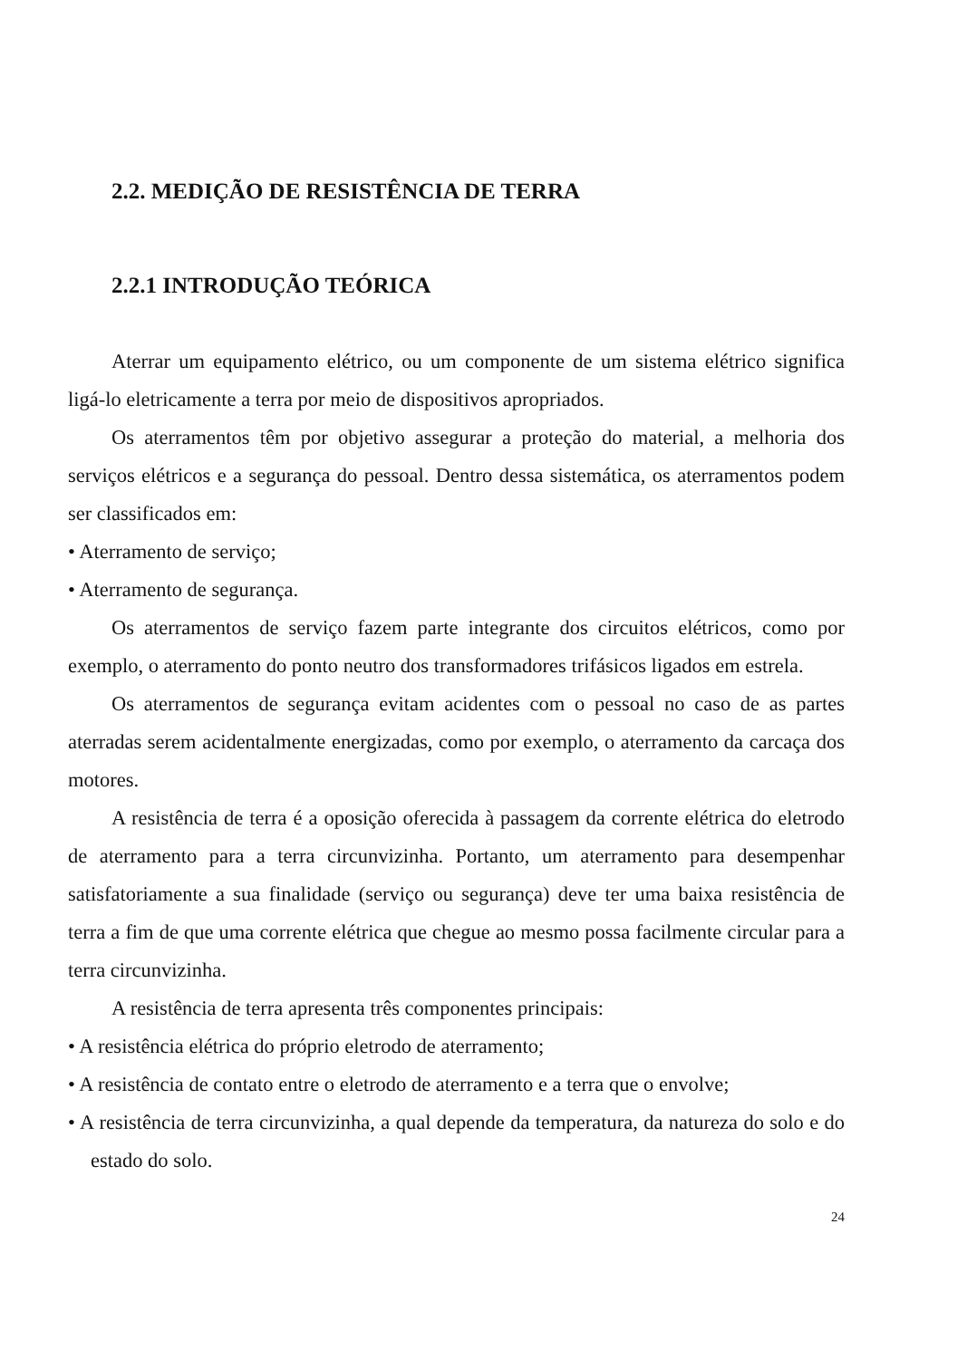2.2. MEDIÇÃO DE RESISTÊNCIA DE TERRA
2.2.1 INTRODUÇÃO TEÓRICA
Aterrar um equipamento elétrico, ou um componente de um sistema elétrico significa ligá-lo eletricamente a terra por meio de dispositivos apropriados.
Os aterramentos têm por objetivo assegurar a proteção do material, a melhoria dos serviços elétricos e a segurança do pessoal. Dentro dessa sistemática, os aterramentos podem ser classificados em:
• Aterramento de serviço;
• Aterramento de segurança.
Os aterramentos de serviço fazem parte integrante dos circuitos elétricos, como por exemplo, o aterramento do ponto neutro dos transformadores trifásicos ligados em estrela.
Os aterramentos de segurança evitam acidentes com o pessoal no caso de as partes aterradas serem acidentalmente energizadas, como por exemplo, o aterramento da carcaça dos motores.
A resistência de terra é a oposição oferecida à passagem da corrente elétrica do eletrodo de aterramento para a terra circunvizinha. Portanto, um aterramento para desempenhar satisfatoriamente a sua finalidade (serviço ou segurança) deve ter uma baixa resistência de terra a fim de que uma corrente elétrica que chegue ao mesmo possa facilmente circular para a terra circunvizinha.
A resistência de terra apresenta três componentes principais:
• A resistência elétrica do próprio eletrodo de aterramento;
• A resistência de contato entre o eletrodo de aterramento e a terra que o envolve;
• A resistência de terra circunvizinha, a qual depende da temperatura, da natureza do solo e do estado do solo.
24